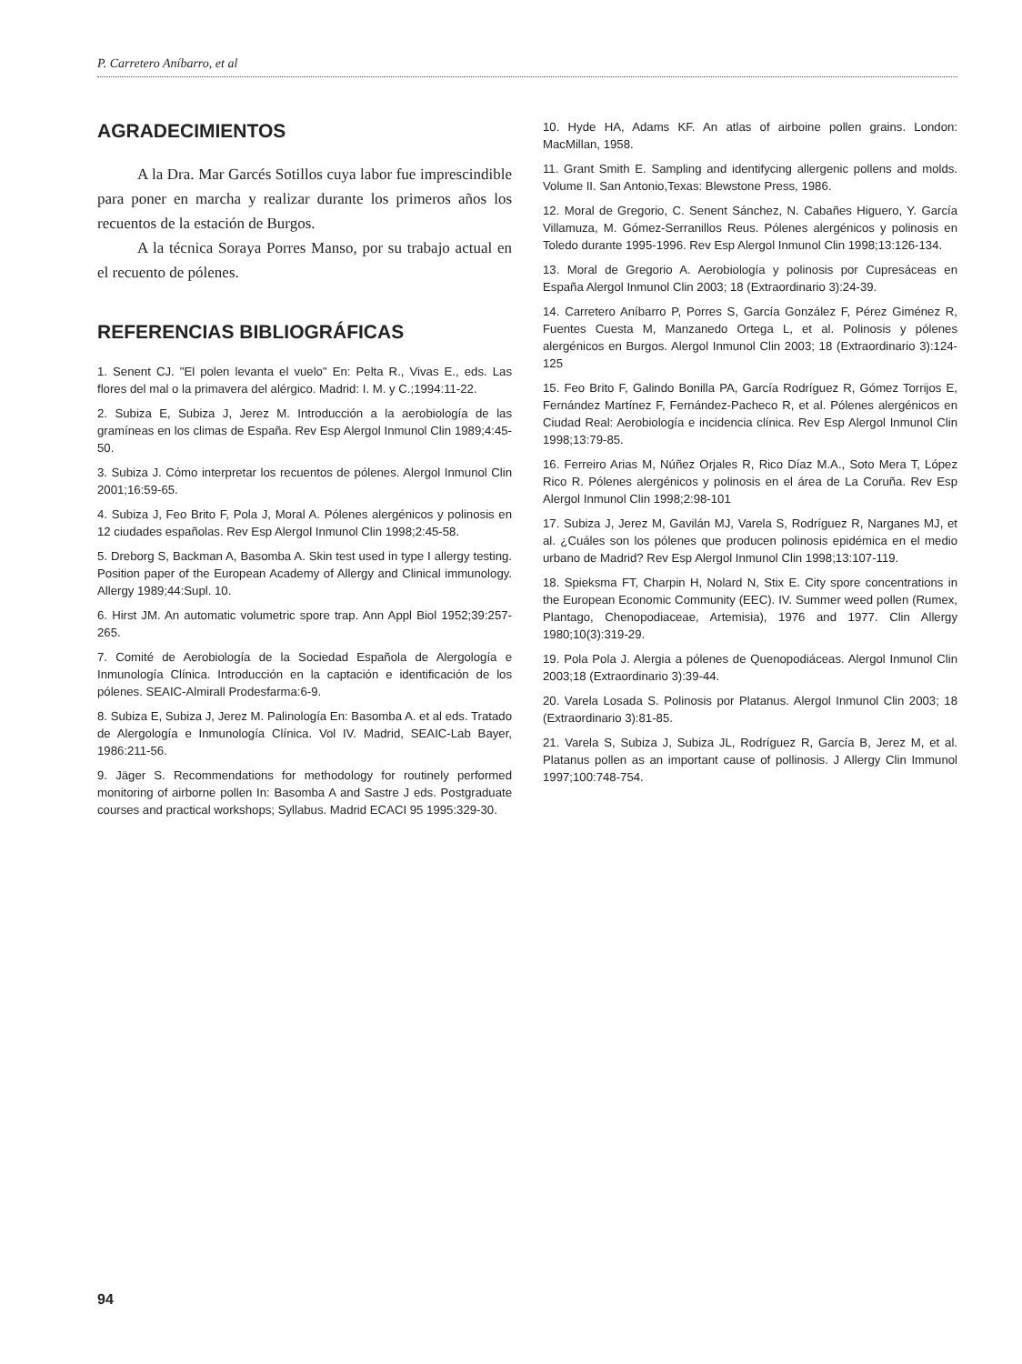P. Carretero Aníbarro, et al
AGRADECIMIENTOS
A la Dra. Mar Garcés Sotillos cuya labor fue imprescindible para poner en marcha y realizar durante los primeros años los recuentos de la estación de Burgos.
A la técnica Soraya Porres Manso, por su trabajo actual en el recuento de pólenes.
REFERENCIAS BIBLIOGRÁFICAS
1. Senent CJ. "El polen levanta el vuelo" En: Pelta R., Vivas E., eds. Las flores del mal o la primavera del alérgico. Madrid: I. M. y C.;1994:11-22.
2. Subiza E, Subiza J, Jerez M. Introducción a la aerobiología de las gramíneas en los climas de España. Rev Esp Alergol Inmunol Clin 1989;4:45-50.
3. Subiza J. Cómo interpretar los recuentos de pólenes. Alergol Inmunol Clin 2001;16:59-65.
4. Subiza J, Feo Brito F, Pola J, Moral A. Pólenes alergénicos y polinosis en 12 ciudades españolas. Rev Esp Alergol Inmunol Clin 1998;2:45-58.
5. Dreborg S, Backman A, Basomba A. Skin test used in type I allergy testing. Position paper of the European Academy of Allergy and Clinical immunology. Allergy 1989;44:Supl. 10.
6. Hirst JM. An automatic volumetric spore trap. Ann Appl Biol 1952;39:257-265.
7. Comité de Aerobiología de la Sociedad Española de Alergología e Inmunología Clínica. Introducción en la captación e identificación de los pólenes. SEAIC-Almirall Prodesfarma:6-9.
8. Subiza E, Subiza J, Jerez M. Palinología En: Basomba A. et al eds. Tratado de Alergología e Inmunología Clínica. Vol IV. Madrid, SEAIC-Lab Bayer, 1986:211-56.
9. Jäger S. Recommendations for methodology for routinely performed monitoring of airborne pollen In: Basomba A and Sastre J eds. Postgraduate courses and practical workshops; Syllabus. Madrid ECACI 95 1995:329-30.
10. Hyde HA, Adams KF. An atlas of airboine pollen grains. London: MacMillan, 1958.
11. Grant Smith E. Sampling and identifycing allergenic pollens and molds. Volume II. San Antonio,Texas: Blewstone Press, 1986.
12. Moral de Gregorio, C. Senent Sánchez, N. Cabañes Higuero, Y. García Villamuza, M. Gómez-Serranillos Reus. Pólenes alergénicos y polinosis en Toledo durante 1995-1996. Rev Esp Alergol Inmunol Clin 1998;13:126-134.
13. Moral de Gregorio A. Aerobiología y polinosis por Cupresáceas en España Alergol Inmunol Clin 2003; 18 (Extraordinario 3):24-39.
14. Carretero Aníbarro P, Porres S, García González F, Pérez Giménez R, Fuentes Cuesta M, Manzanedo Ortega L, et al. Polinosis y pólenes alergénicos en Burgos. Alergol Inmunol Clin 2003; 18 (Extraordinario 3):124-125
15. Feo Brito F, Galindo Bonilla PA, García Rodríguez R, Gómez Torrijos E, Fernández Martínez F, Fernández-Pacheco R, et al. Pólenes alergénicos en Ciudad Real: Aerobiología e incidencia clínica. Rev Esp Alergol Inmunol Clin 1998;13:79-85.
16. Ferreiro Arias M, Núñez Orjales R, Rico Díaz M.A., Soto Mera T, López Rico R. Pólenes alergénicos y polinosis en el área de La Coruña. Rev Esp Alergol Inmunol Clin 1998;2:98-101
17. Subiza J, Jerez M, Gavilán MJ, Varela S, Rodríguez R, Narganes MJ, et al. ¿Cuáles son los pólenes que producen polinosis epidémica en el medio urbano de Madrid? Rev Esp Alergol Inmunol Clin 1998;13:107-119.
18. Spieksma FT, Charpin H, Nolard N, Stix E. City spore concentrations in the European Economic Community (EEC). IV. Summer weed pollen (Rumex, Plantago, Chenopodiaceae, Artemisia), 1976 and 1977. Clin Allergy 1980;10(3):319-29.
19. Pola Pola J. Alergia a pólenes de Quenopodiáceas. Alergol Inmunol Clin 2003;18 (Extraordinario 3):39-44.
20. Varela Losada S. Polinosis por Platanus. Alergol Inmunol Clin 2003; 18 (Extraordinario 3):81-85.
21. Varela S, Subiza J, Subiza JL, Rodríguez R, García B, Jerez M, et al. Platanus pollen as an important cause of pollinosis. J Allergy Clin Immunol 1997;100:748-754.
94